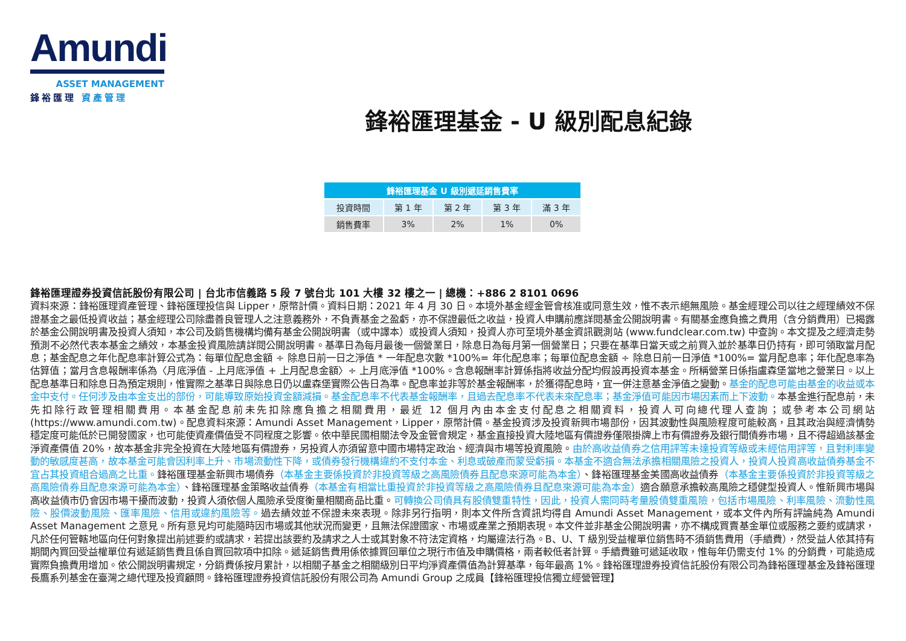Amundi
ASSET MANAGEMENT
鋒裕匯理 資產管理
鋒裕匯理基金 - U 級別配息紀錄
| 鋒裕匯理基金 U 級別遞延銷售費率 | | | | |
| --- | --- | --- | --- | --- |
| 投資時間 | 第 1 年 | 第 2 年 | 第 3 年 | 滿 3 年 |
| 銷售費率 | 3% | 2% | 1% | 0% |
鋒裕匯理證券投資信託股份有限公司 | 台北市信義路 5 段 7 號台北 101 大樓 32 樓之一 | 總機：+886 2 8101 0696
資料來源：鋒裕匯理資產管理、鋒裕匯理投信與 Lipper，原幣計價。資料日期：2021 年 4 月 30 日。本境外基金經金管會核准或同意生效，惟不表示絕無風險。基金經理公司以往之經理績效不保證基金之最低投資收益；基金經理公司除盡善良管理人之注意義務外，不負責基金之盈虧，亦不保證最低之收益，投資人申購前應詳閱基金公開說明書。有關基金應負擔之費用（含分銷費用）已揭露於基金公開說明書及投資人須知，本公司及銷售機構均備有基金公開說明書（或中譯本）或投資人須知，投資人亦可至境外基金資訊觀測站 (www.fundclear.com.tw) 中查詢。本文提及之經濟走勢預測不必然代表本基金之績效，本基金投資風險請詳閱公開說明書。基準日為每月最後一個營業日，除息日為每月第一個營業日；只要在基準日當天或之前買入並於基準日仍持有，即可領取當月配息；基金配息之年化配息率計算公式為：每單位配息金額 ÷ 除息日前一日之淨值 * 一年配息次數 *100%= 年化配息率；每單位配息金額 ÷ 除息日前一日淨值 *100%= 當月配息率；年化配息率為估算值；當月含息報酬率係為〈月底淨值 - 上月底淨值 + 上月配息金額〉÷ 上月底淨值 *100%。含息報酬率計算係指將收益分配均假設再投資本基金。所稱營業日係指盧森堡當地之營業日。以上配息基準日和除息日為預定規則，惟實際之基準日與除息日仍以盧森堡實際公告日為準。配息率並非等於基金報酬率，於獲得配息時，宜一併注意基金淨值之變動。基金的配息可能由基金的收益或本金中支付。任何涉及由本金支出的部份，可能導致原始投資金額減損。基金配息率不代表基金報酬率，且過去配息率不代表未來配息率；基金淨值可能因市場因素而上下波動。本基金進行配息前，未先扣除行政管理相關費用。本基金配息前未先扣除應負擔之相關費用，最近 12 個月內由本金支付配息之相關資料，投資人可向總代理人查詢；或參考本公司網站 (https://www.amundi.com.tw)。配息資料來源：Amundi Asset Management，Lipper，原幣計價。基金投資涉及投資新興市場部份，因其波動性與風險程度可能較高，且其政治與經濟情勢穩定度可能低於已開發國家，也可能使資產價值受不同程度之影響。依中華民國相關法令及金管會規定，基金直接投資大陸地區有價證券僅限掛牌上市有價證券及銀行間債券市場，且不得超過該基金淨資產價值 20%，故本基金非完全投資在大陸地區有價證券，另投資人亦須留意中國市場特定政治、經濟與市場等投資風險。由於高收益債券之信用評等未達投資等級或未經信用評等，且對利率變動的敏感度甚高，故本基金可能會因利率上升、市場流動性下降，或債券發行機構違約不支付本金、利息或破產而蒙受虧損。本基金不適合無法承擔相關風險之投資人，投資人投資高收益債券基金不宜占其投資組合過高之比重。鋒裕匯理基金新興市場債券（本基金主要係投資於非投資等級之高風險債券且配息來源可能為本金）、鋒裕匯理基金美國高收益債券（本基金主要係投資於非投資等級之高風險債券且配息來源可能為本金）、鋒裕匯理基金策略收益債券（本基金有相當比重投資於非投資等級之高風險債券且配息來源可能為本金）適合願意承擔較高風險之穩健型投資人。惟新興市場與高收益債市仍會因市場干擾而波動，投資人須依個人風險承受度衡量相關商品比重。可轉換公司債具有股債雙重特性，因此，投資人需同時考量股債雙重風險，包括市場風險、利率風險、流動性風險、股價波動風險、匯率風險、信用或違約風險等。過去績效並不保證未來表現。除非另行指明，則本文件所含資訊均得自 Amundi Asset Management，或本文件內所有評論純為 Amundi Asset Management 之意見。所有意見均可能隨時因市場或其他狀況而變更，且無法保證國家、市場或產業之預期表現。本文件並非基金公開說明書，亦不構成買賣基金單位或服務之要約或請求，凡於任何管轄地區向任何對象提出前述要約或請求，若提出該要約及請求之人士或其對象不符法定資格，均屬違法行為。B、U、T 級別受益權單位銷售時不須銷售費用（手續費），然受益人依其持有期間內買回受益權單位有遞延銷售費且係自買回款項中扣除。遞延銷售費用係依據買回單位之現行市值及申購價格，兩者較低者計算。手續費雖可遞延收取，惟每年仍需支付 1% 的分銷費，可能造成實際負擔費用增加。依公開說明書規定，分銷費係按月累計，以相關子基金之相關級別日平均淨資產價值為計算基準，每年最高 1%。鋒裕匯理證券投資信託股份有限公司為鋒裕匯理基金及鋒裕匯理長鷹系列基金在臺灣之總代理及投資顧問。鋒裕匯理證券投資信託股份有限公司為 Amundi Group 之成員【鋒裕匯理投信獨立經營管理】